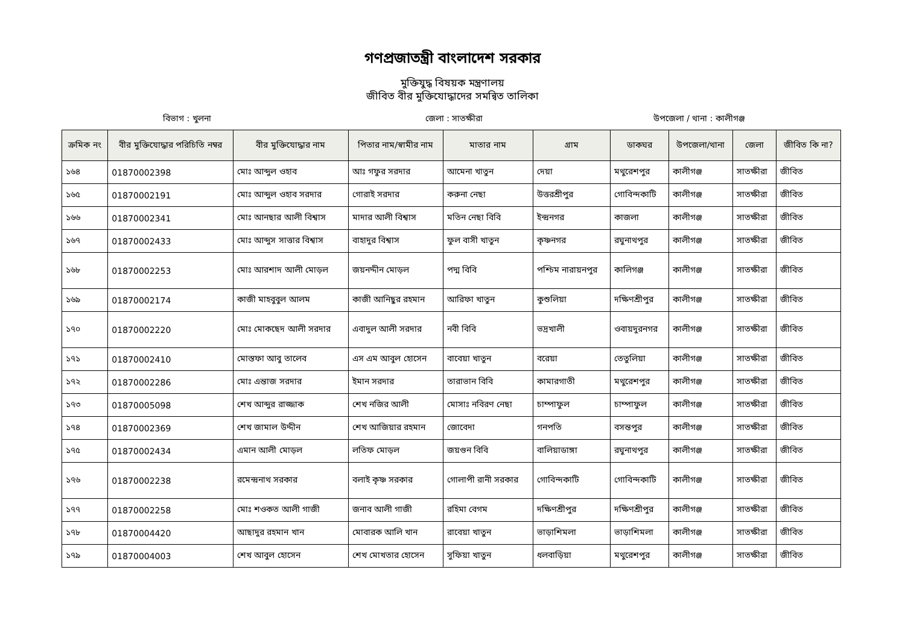গণপ্রজাতন্ত্রী বাংলাদেশ সরকার
মুক্তিযুদ্ধ বিষয়ক মন্ত্রণালয়
জীবিত বীর মুক্তিযোদ্ধাদের সমন্বিত তালিকা
বিভাগ : খুলনা জেলা : সাতক্ষীরা উপজেলা / থানা : কালীগঞ্জ
| ক্রমিক নং | বীর মুক্তিযোদ্ধার পরিচিতি নম্বর | বীর মুক্তিযোদ্ধার নাম | পিতার নাম/স্বামীর নাম | মাতার নাম | গ্রাম | ডাকঘর | উপজেলা/থানা | জেলা | জীবিত কি না? |
| --- | --- | --- | --- | --- | --- | --- | --- | --- | --- |
| ১৬৪ | 01870002398 | মোঃ আব্দুল ওহাব | আঃ গফুর সরদার | আমেনা খাতুন | দেয়া | মথুরেশপুর | কালীগঞ্জ | সাতক্ষীরা | জীবিত |
| ১৬৫ | 01870002191 | মোঃ আব্দুল ওহাব সরদার | গোরাই সরদার | করুনা নেছা | উত্তরশ্রীপুর | গোবিন্দকাটি | কালীগঞ্জ | সাতক্ষীরা | জীবিত |
| ১৬৬ | 01870002341 | মোঃ আনছার আলী বিশ্বাস | মাদার আলী বিশ্বাস | মতিন নেছা বিবি | ইন্দ্রনগর | কাজলা | কালীগঞ্জ | সাতক্ষীরা | জীবিত |
| ১৬৭ | 01870002433 | মোঃ আব্দুস সাত্তার বিশ্বাস | বাহাদুর বিশ্বাস | ফুল বাসী খাতুন | কৃষ্ণনগর | রঘুনাথপুর | কালীগঞ্জ | সাতক্ষীরা | জীবিত |
| ১৬৮ | 01870002253 | মোঃ আরশাদ আলী মোড়ল | জয়নদ্দীন মোড়ল | পদ্ম বিবি | পশ্চিম নারায়নপুর | কালিগঞ্জ | কালীগঞ্জ | সাতক্ষীরা | জীবিত |
| ১৬৯ | 01870002174 | কাজী মাহবুবুল আলম | কাজী আনিছুর রহমান | আরিফা খাতুন | কুশুলিয়া | দক্ষিণশ্রীপুর | কালীগঞ্জ | সাতক্ষীরা | জীবিত |
| ১৭০ | 01870002220 | মোঃ মোকছেদ আলী সরদার | এবাদুল আলী সরদার | নবী বিবি | ভদ্রখালী | ওবায়দুরনগর | কালীগঞ্জ | সাতক্ষীরা | জীবিত |
| ১৭১ | 01870002410 | মোস্তফা আবু তালেব | এস এম আবুল হোসেন | বাবেয়া খাতুন | বরেয়া | তেতুলিয়া | কালীগঞ্জ | সাতক্ষীরা | জীবিত |
| ১৭২ | 01870002286 | মোঃ এন্তাজ সরদার | ইমান সরদার | তারাভান বিবি | কামারগাতী | মথুরেশপুর | কালীগঞ্জ | সাতক্ষীরা | জীবিত |
| ১৭৩ | 01870005098 | শেখ আব্দুর রাজ্জাক | শেখ নজির আলী | মোসাঃ নবিরণ নেছা | চাম্পাফুল | চাম্পাফুল | কালীগঞ্জ | সাতক্ষীরা | জীবিত |
| ১৭৪ | 01870002369 | শেখ জামাল উদ্দীন | শেখ আজিয়ার রহমান | জোবেদা | গনপতি | বসন্তপুর | কালীগঞ্জ | সাতক্ষীরা | জীবিত |
| ১৭৫ | 01870002434 | এমান আলী মোড়ল | লতিফ মোড়ল | জয়গুন বিবি | বালিয়াডাঙ্গা | রঘুনাথপুর | কালীগঞ্জ | সাতক্ষীরা | জীবিত |
| ১৭৬ | 01870002238 | রমেন্দ্রনাথ সরকার | বলাই কৃষ্ণ সরকার | গোলাপী রানী সরকার | গোবিন্দকাটি | গোবিন্দকাটি | কালীগঞ্জ | সাতক্ষীরা | জীবিত |
| ১৭৭ | 01870002258 | মোঃ শওকত আলী গাজী | জনাব আলী গাজী | রহিমা বেগম | দক্ষিণশ্রীপুর | দক্ষিণশ্রীপুর | কালীগঞ্জ | সাতক্ষীরা | জীবিত |
| ১৭৮ | 01870004420 | আছাদুর রহমান খান | মোবারক আলি খান | রাবেয়া খাতুন | ভাড়াশিমলা | ভাড়াশিমলা | কালীগঞ্জ | সাতক্ষীরা | জীবিত |
| ১৭৯ | 01870004003 | শেখ আবুল হোসেন | শেখ মোখতার হোসেন | সুফিয়া খাতুন | ধলবাড়িয়া | মথুরেশপুর | কালীগঞ্জ | সাতক্ষীরা | জীবিত |